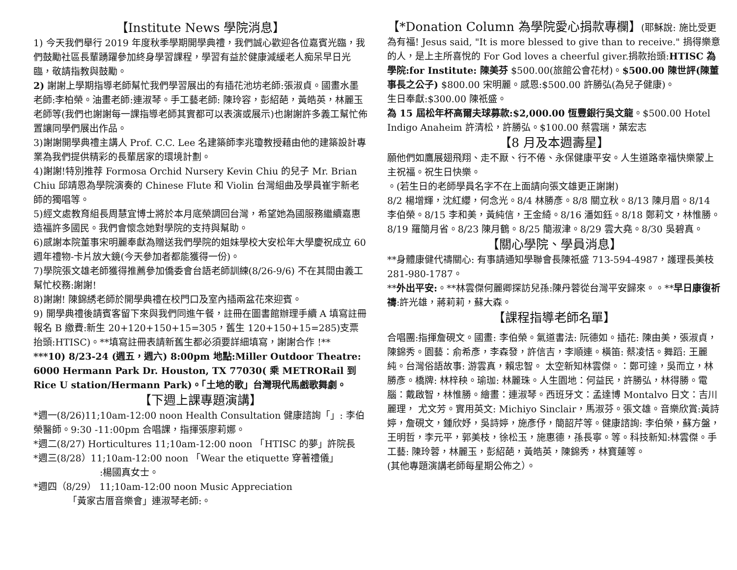【Institute News 學院消息】
1) 今天我們舉行 2019 年度秋季學期開學典禮，我們誠心歡迎各位嘉賓光臨，我們鼓勵社區長輩踴躍參加終身學習課程，學習有益於健康減緩老人痴呆早日光臨，敬請指教與鼓勵。
2) 謝謝上學期指導老師幫忙我們學習展出的有插花池坊老師:張淑貞。國畫水墨老師:李柏榮。油畫老師:連淑琴。手工藝老師: 陳玲容，彭紹葩，黃皓英，林麗玉老師等(我們也謝謝每一課指導老師其實都可以表演或展示)也謝謝許多義工幫忙佈置讓同學們展出作品。
3)謝謝開學典禮主講人 Prof. C.C. Lee 名建築師李兆瓊教授藉由他的建築設計專業為我們提供精彩的長輩居家的環境計劃。
4)謝謝!特別推荐 Formosa Orchid Nursery Kevin Chiu 的兒子 Mr. Brian Chiu 邱靖恩為學院演奏的 Chinese Flute 和 Violin 台灣組曲及學員崔宇新老師的獨唱等。
5)經文處教育組長周慧宜博士將於本月底榮調回台灣，希望她為國服務繼續嘉惠造福許多國民。我們會懷念她對學院的支持與幫助。
6)感謝本院董事宋明麗奉獻為贈送我們學院的姐妹學校大安松年大學慶祝成立 60 週年禮物-卡片放大鏡(今天參加者都能獲得一份)。
7)學院張文雄老師獲得推薦參加僑委會台語老師訓練(8/26-9/6) 不在其間由義工幫忙校務:謝謝!
8)謝謝! 陳錦綉老師於開學典禮在校門口及室內插兩盆花來迎賓。
9) 開學典禮後請賓客留下來與我們同進午餐，註冊在圖書館辦理手續 A 填寫註冊報名 B 繳費:新生 20+120+150+15=305，舊生 120+150+15=285)支票抬頭:HTISC)。**填寫註冊表請新舊生都必須要詳細填寫，謝謝合作 !**
***10) 8/23-24 (週五，週六) 8:00pm 地點:Miller Outdoor Theatre: 6000 Hermann Park Dr. Houston, TX 77030( 乘 METRORail 到 Rice U station/Hermann Park)。「土地的歌」台灣現代馬戲歌舞劇。
【下週上課專題演講】
*週一(8/26)11;10am-12:00 noon Health Consultation 健康諮詢「」: 李伯榮醫師。9:30 -11:00pm 合唱課，指揮張廖莉娜。
*週二(8/27) Horticultures 11;10am-12:00 noon 「HTISC 的夢」許院長
*週三(8/28）11;10am-12:00 noon 「Wear the etiquette 穿著禮儀」
:楊國真女士。
*週四（8/29） 11;10am-12:00 noon Music Appreciation
「黃家古厝音樂會」連淑琴老師:。
【*Donation Column 為學院愛心捐款專欄】(耶穌說: 施比受更為有福! Jesus said, "It is more blessed to give than to receive." 捐得樂意的人，是上主所喜悅的 For God loves a cheerful giver.捐款抬頭:HTISC 為學院:for Institute: 陳美芬 $500.00(旅館公會花材)。$500.00 陳世評(陳董事長之公子) $800.00 宋明麗。感恩:$500.00 許勝弘(為兒子健康)。
生日奉獻:$300.00 陳祇盛。
為 15 屆松年杯高爾夫球募款:$2,000.00 恆豐銀行吳文龍。$500.00 Hotel Indigo Anaheim 許清松，許勝弘。$100.00 蔡雲瑞，葉宏志
【8 月及本週壽星】
願他們如鷹展翅飛翔、走不厭、行不倦、永保健康平安。人生道路幸福快樂蒙上主祝福。祝生日快樂。
。(若生日的老師學員名字不在上面請向張文雄更正謝謝)
8/2 楊增輝，沈紅纓，何念光。8/4 林勝彥。8/8 關立秋。8/13 陳月眉。8/14 李伯榮。8/15 李和美，黃純信，王金綺。8/16 潘如鈺。8/18 鄭莉文，林惟勝。8/19 羅簡月省。8/23 陳月鶴。8/25 簡淑津。8/29 雲大堯。8/30 吳碧真。
【關心學院、學員消息】
**身體康健代禱關心: 有事請通知學聯會長陳祇盛 713-594-4987，護理長美枝 281-980-1787。
**外出平安:。**林雲傑何麗卿探訪兒孫:陳丹蓉從台灣平安歸來。。**早日康復祈禱:許光雄，蔣莉莉，蘇大森。
【課程指導老師名單】
合唱團:指揮詹硯文。國畫: 李伯榮。氣道書法: 阮德如。插花: 陳由美，張淑貞，陳錦秀。園藝：俞希彥，李森發，許信吉，李順連。橫笛: 蔡凌恬。舞蹈: 王麗純。台灣俗語故事: 游雲真，賴忠智。 太空新知林雲傑。：鄭可達，吳而立，林勝彥。橋牌: 林梓秧。瑜珈: 林麗珠。人生園地：何益民，許勝弘，林得勝。電腦：戴啟智，林惟勝。繪畫：連淑琴。西班牙文：孟達博 Montalvo 日文：吉川麗理， 尤文芳。實用英文: Michiyo Sinclair，馬淑芬。張文雄。音樂欣賞:黃詩婷，詹硯文，鍾欣妤，吳詩婷，施彥伃，簡韶芹等。健康諮詢: 李伯榮，蘇方盤，王明哲，李元平，郭美枝，徐松玉，施惠德，孫長寧。等。科技新知:林雲傑。手工藝: 陳玲蓉，林麗玉，彭紹葩，黃皓英，陳錦秀，林寶蓮等。
(其他專題演講老師每星期公佈之）。